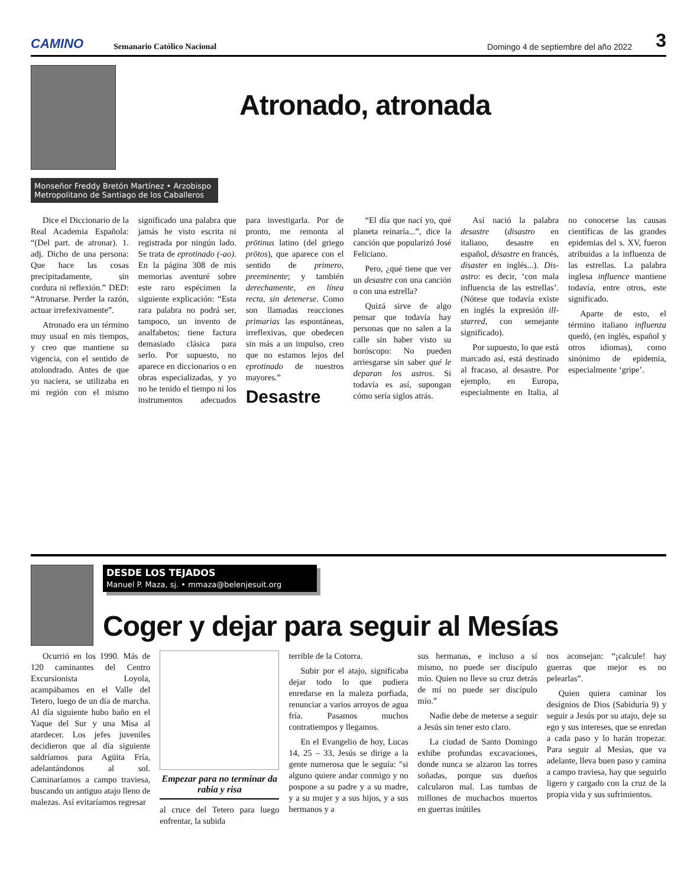CAMINO
Semanario Católico Nacional
Domingo 4 de septiembre del año 2022
3
Monseñor Freddy Bretón Martínez • Arzobispo Metropolitano de Santiago de los Caballeros
Atronado, atronada
Dice el Diccionario de la Real Academia Española: “(Del part. de atronar). 1. adj. Dicho de una persona: Que hace las cosas precipitadamente, sin cordura ni reflexión.” DED: “Atronarse. Perder la razón, actuar irrefexivamente”.
Atronado era un término muy usual en mis tiempos, y creo que mantiene su vigencia, con el sentido de atolondrado. Antes de que yo naciera, se utilizaba en mi región con el mismo significado una palabra que jamás he visto escrita ni registrada por ningún lado. Se trata de eprotinado (-ao). En la página 308 de mis memorias aventuré sobre este raro espécimen la siguiente explicación: “Esta rara palabra no podrá ser, tampoco, un invento de analfabetos; tiene factura demasiado clásica para serlo. Por supuesto, no aparece en diccionarios o en obras especializadas, y yo no he tenido el tiempo ni los instrumentos adecuados para investigarla. Por de pronto, me remonta al prōtinus latino (del griego prōtos), que aparece con el sentido de primero, preeminente; y también derechamente, en línea recta, sin detenerse. Como son llamadas reacciones primarias las espontáneas, irreflexivas, que obedecen sin más a un impulso, creo que no estamos lejos del eprotinado de nuestros mayores.”
Desastre
“El día que nací yo, qué planeta reinaría...”, dice la canción que popularizó José Feliciano.
Pero, ¿qué tiene que ver un desastre con una canción o con una estrella?
Quizá sirve de algo pensar que todavía hay personas que no salen a la calle sin haber visto su horóscopo: No pueden arriesgarse sin saber qué le deparan los astros. Si todavía es así, supongan cómo sería siglos atrás.
Así nació la palabra desastre (disastro en italiano, desastre en español, désastre en francés, disaster en inglés...). Dis-astro: es decir, ‘con mala influencia de las estrellas’. (Nótese que todavía existe en inglés la expresión ill-starred, con semejante significado).
Por supuesto, lo que está marcado así, está destinado al fracaso, al desastre. Por ejemplo, en Europa, especialmente en Italia, al no conocerse las causas científicas de las grandes epidemias del s. XV, fueron atribuidas a la influenza de las estrellas. La palabra inglesa influence mantiene todavía, entre otros, este significado.
Aparte de esto, el término italiano influenza quedó, (en inglés, español y otros idiomas), como sinónimo de epidemia, especialmente ‘gripe’.
DESDE LOS TEJADOS
Manuel P. Maza, sj. • mmaza@belenjesuit.org
Coger y dejar para seguir al Mesías
Ocurrió en los 1990. Más de 120 caminantes del Centro Excursionista Loyola, acampábamos en el Valle del Tetero, luego de un día de marcha. Al día siguiente hubo baño en el Yaque del Sur y una Misa al atardecer. Los jefes juveniles decidieron que al día siguiente saldríamos para Agüita Fría, adelantándonos al sol. Caminaríamos a campo traviesa, buscando un antiguo atajo lleno de malezas. Así evitaríamos regresar
Empezar para no terminar da rabia y risa
al cruce del Tetero para luego enfrentar, la subida
terrible de la Cotorra.
Subir por el atajo, significaba dejar todo lo que pudiera enredarse en la maleza porfiada, renunciar a varios arroyos de agua fría. Pasamos muchos contratiempos y llegamos.
En el Evangelio de hoy, Lucas 14, 25 – 33, Jesús se dirige a la gente numerosa que le seguía: "si alguno quiere andar conmigo y no pospone a su padre y a su madre, y a su mujer y a sus hijos, y a sus hermanos y a
sus hermanas, e incluso a sí mismo, no puede ser discípulo mío. Quien no lleve su cruz detrás de mí no puede ser discípulo mío.”
Nadie debe de meterse a seguir a Jesús sin tener esto claro.
La ciudad de Santo Domingo exhibe profundas excavaciones, donde nunca se alzaron las torres soñadas, porque sus dueños calcularon mal. Las tumbas de millones de muchachos muertos en guerras inútiles
nos aconsejan: “¡calcule! hay guerras que mejor es no pelearlas”.
Quien quiera caminar los designios de Dios (Sabiduría 9) y seguir a Jesús por su atajo, deje su ego y sus intereses, que se enredan a cada paso y lo harán tropezar. Para seguir al Mesías, que va adelante, lleva buen paso y camina a campo traviesa, hay que seguirlo ligero y cargado con la cruz de la propia vida y sus sufrimientos.